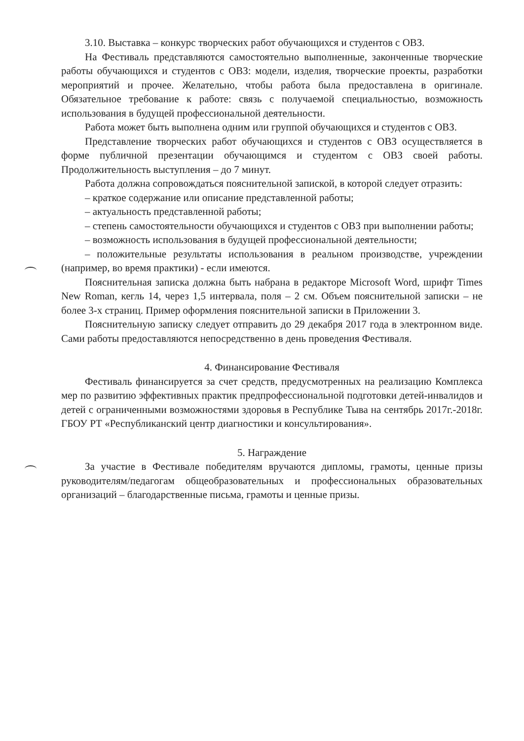3.10. Выставка – конкурс творческих работ обучающихся и студентов с ОВЗ.
На Фестиваль представляются самостоятельно выполненные, законченные творческие работы обучающихся и студентов с ОВЗ: модели, изделия, творческие проекты, разработки мероприятий и прочее. Желательно, чтобы работа была предоставлена в оригинале. Обязательное требование к работе: связь с получаемой специальностью, возможность использования в будущей профессиональной деятельности.
Работа может быть выполнена одним или группой обучающихся и студентов с ОВЗ.
Представление творческих работ обучающихся и студентов с ОВЗ осуществляется в форме публичной презентации обучающимся и студентом с ОВЗ своей работы. Продолжительность выступления – до 7 минут.
Работа должна сопровождаться пояснительной запиской, в которой следует отразить:
– краткое содержание или описание представленной работы;
– актуальность представленной работы;
– степень самостоятельности обучающихся и студентов с ОВЗ при выполнении работы;
– возможность использования в будущей профессиональной деятельности;
– положительные результаты использования в реальном производстве, учреждении (например, во время практики) - если имеются.
Пояснительная записка должна быть набрана в редакторе Microsoft Word, шрифт Times New Roman, кегль 14, через 1,5 интервала, поля – 2 см. Объем пояснительной записки – не более 3-х страниц. Пример оформления пояснительной записки в Приложении 3.
Пояснительную записку следует отправить до 29 декабря 2017 года в электронном виде. Сами работы предоставляются непосредственно в день проведения Фестиваля.
4. Финансирование Фестиваля
Фестиваль финансируется за счет средств, предусмотренных на реализацию Комплекса мер по развитию эффективных практик предпрофессиональной подготовки детей-инвалидов и детей с ограниченными возможностями здоровья в Республике Тыва на сентябрь 2017г.-2018г. ГБОУ РТ «Республиканский центр диагностики и консультирования».
5. Награждение
За участие в Фестивале победителям вручаются дипломы, грамоты, ценные призы руководителям/педагогам общеобразовательных и профессиональных образовательных организаций – благодарственные письма, грамоты и ценные призы.